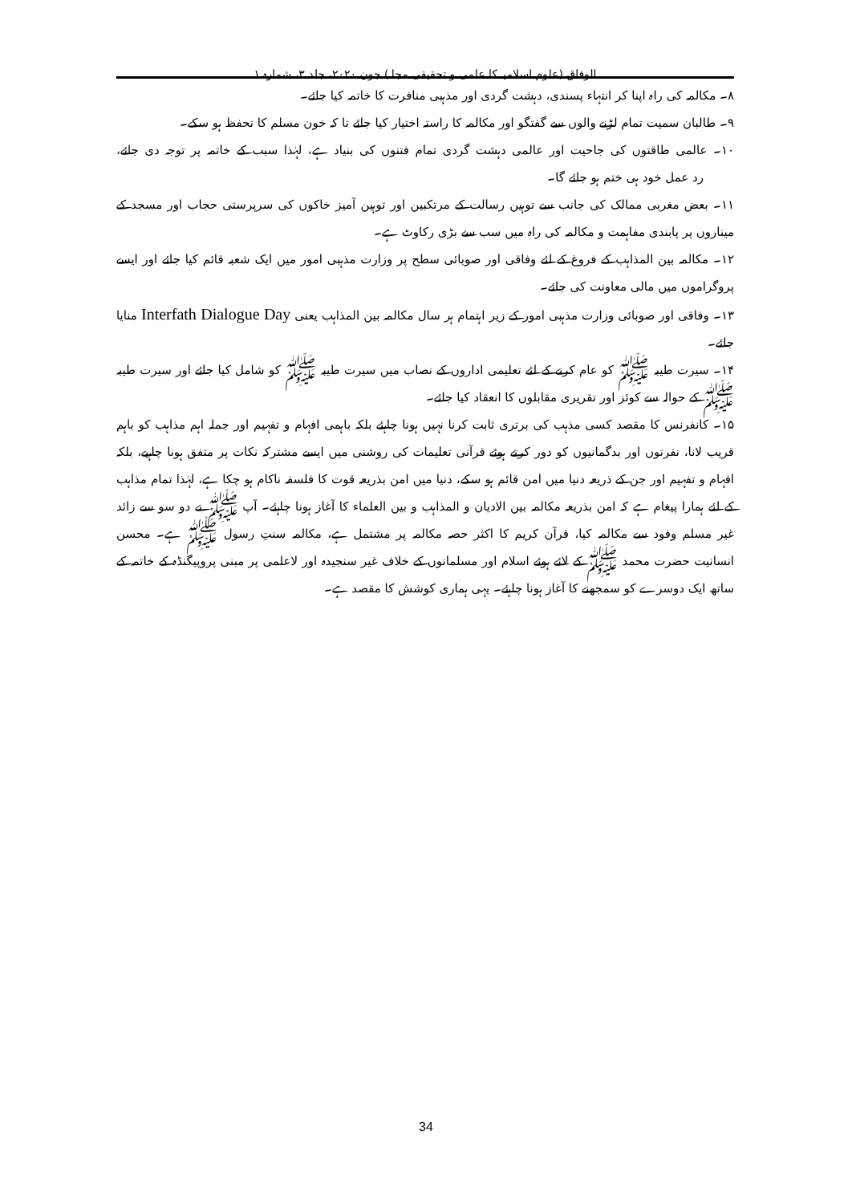الوفاق (علوم اسلامیہ کا علمی و تحقیقی مجلہ) جون ۲۰۲۰، جلد ۳، شمارہ ۱
۸۔ مکالمہ کی راہ اپنا کر انتہاء پسندی، دہشت گردی اور مذہبی منافرت کا خاتمہ کیا جائے۔
۹۔ طالبان سمیت تمام لڑنے والوں سے گفتگو اور مکالمہ کا راستہ اختیار کیا جائے تا کہ خون مسلم کا تحفظ ہو سکے۔
۱۰۔ عالمی طاقتوں کی جاحیت اور عالمی دہشت گردی تمام فتنوں کی بنیاد ہے، لہٰذا سبب کے خاتمہ پر توجہ دی جائے، رد عمل خود ہی ختم ہو جائے گا۔
۱۱۔ بعض مغربی ممالک کی جانب سے توہین رسالت کے مرتکبین اور توہین آمیز خاکوں کی سرپرستی حجاب اور مسجد کے میناروں پر پابندی مفاہمت و مکالمہ کی راہ میں سب سے بڑی رکاوٹ ہے۔
۱۲۔ مکالمہ بین المذاہب کے فروغ کے لئے وفاقی اور صوبائی سطح پر وزارت مذہبی امور میں ایک شعبہ قائم کیا جائے اور ایسے پروگراموں میں مالی معاونت کی جائے۔
۱۳۔ وفاقی اور صوبائی وزارت مذہبی امور کے زیر اہتمام ہر سال مکالمہ بین المذاہب یعنی Interfath Dialogue Day منایا جائے۔
۱۴۔ سیرت طیبہ ﷺ کو عام کرنے کے لئے تعلیمی اداروں کے نصاب میں سیرت طیبہ ﷺ کو شامل کیا جائے اور سیرت طیبہ ﷺ کے حوالہ سے کوئز اور تقریری مقابلوں کا انعقاد کیا جائے۔
۱۵۔ کانفرنس کا مقصد کسی مذہب کی برتری ثابت کرنا نہیں ہونا چاہئے بلکہ باہمی افہام و تفہیم اور جملہ اہم مذاہب کو باہم قریب لانا، نفرتوں اور بدگمانیوں کو دور کرتے ہوئے قرآنی تعلیمات کی روشنی میں ایسے مشترکہ نکات پر متفق ہونا چاہیے، بلکہ افہام و تفہیم اور جن کے ذریعہ دنیا میں امن قائم ہو سکے، دنیا میں امن بذریعہ قوت کا فلسفہ ناکام ہو چکا ہے، لہٰذا تمام مذاہب کے لئے ہمارا پیغام ہے کہ امن بذریعہ مکالمہ بین الادیان و المذاہب و بین العلماء کا آغاز ہونا چاہئے۔ آپ ﷺ نے دو سو سے زائد غیر مسلم وفود سے مکالمہ کیا، قرآن کریم کا اکثر حصہ مکالمہ پر مشتمل ہے، مکالمہ سنتِ رسول ﷺ ہے۔ محسن انسانیت حضرت محمد ﷺ کے لائے ہوئے اسلام اور مسلمانوں کے خلاف غیر سنجیدہ اور لاعلمی پر مبنی پروپیگنڈہ کے خاتمہ کے ساتھ ایک دوسرے کو سمجھنے کا آغاز ہونا چاہئے۔ یہی ہماری کوشش کا مقصد ہے۔
34